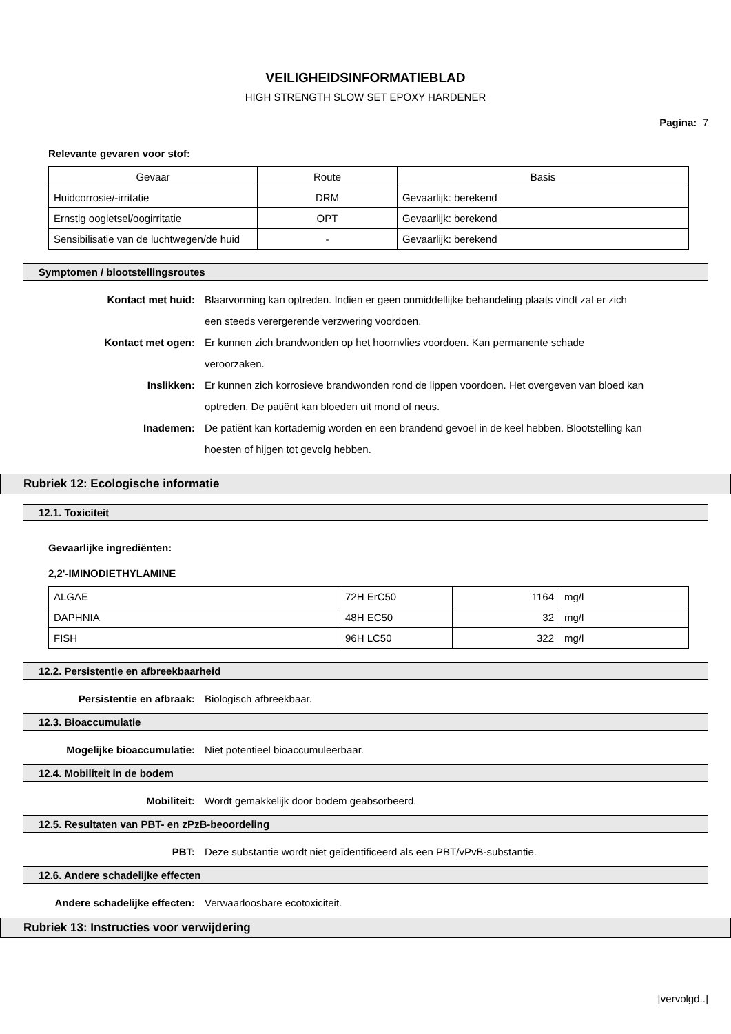VEILIGHEIDSINFORMATIEBLAD
HIGH STRENGTH SLOW SET EPOXY HARDENER
Pagina: 7
Relevante gevaren voor stof:
| Gevaar | Route | Basis |
| Huidcorrosie/-irritatie | DRM | Gevaarlijk: berekend |
| Ernstig oogletsel/oogirritatie | OPT | Gevaarlijk: berekend |
| Sensibilisatie van de luchtwegen/de huid | - | Gevaarlijk: berekend |
Symptomen / blootstellingsroutes
Kontact met huid: Blaarvorming kan optreden. Indien er geen onmiddellijke behandeling plaats vindt zal er zich een steeds verergerende verzwering voordoen.
Kontact met ogen: Er kunnen zich brandwonden op het hoornvlies voordoen. Kan permanente schade veroorzaken.
Inslikken: Er kunnen zich korrosieve brandwonden rond de lippen voordoen. Het overgeven van bloed kan optreden. De patiënt kan bloeden uit mond of neus.
Inademen: De patiënt kan kortademig worden en een brandend gevoel in de keel hebben. Blootstelling kan hoesten of hijgen tot gevolg hebben.
Rubriek 12: Ecologische informatie
12.1. Toxiciteit
Gevaarlijke ingrediënten:
2,2'-IMINODIETHYLAMINE
| ALGAE | 72H ErC50 | 1164 | mg/l |
| DAPHNIA | 48H EC50 | 32 | mg/l |
| FISH | 96H LC50 | 322 | mg/l |
12.2. Persistentie en afbreekbaarheid
Persistentie en afbraak: Biologisch afbreekbaar.
12.3. Bioaccumulatie
Mogelijke bioaccumulatie: Niet potentieel bioaccumuleerbaar.
12.4. Mobiliteit in de bodem
Mobiliteit: Wordt gemakkelijk door bodem geabsorbeerd.
12.5. Resultaten van PBT- en zPzB-beoordeling
PBT: Deze substantie wordt niet geïdentificeerd als een PBT/vPvB-substantie.
12.6. Andere schadelijke effecten
Andere schadelijke effecten: Verwaarloosbare ecotoxiciteit.
Rubriek 13: Instructies voor verwijdering
[vervolgd..]